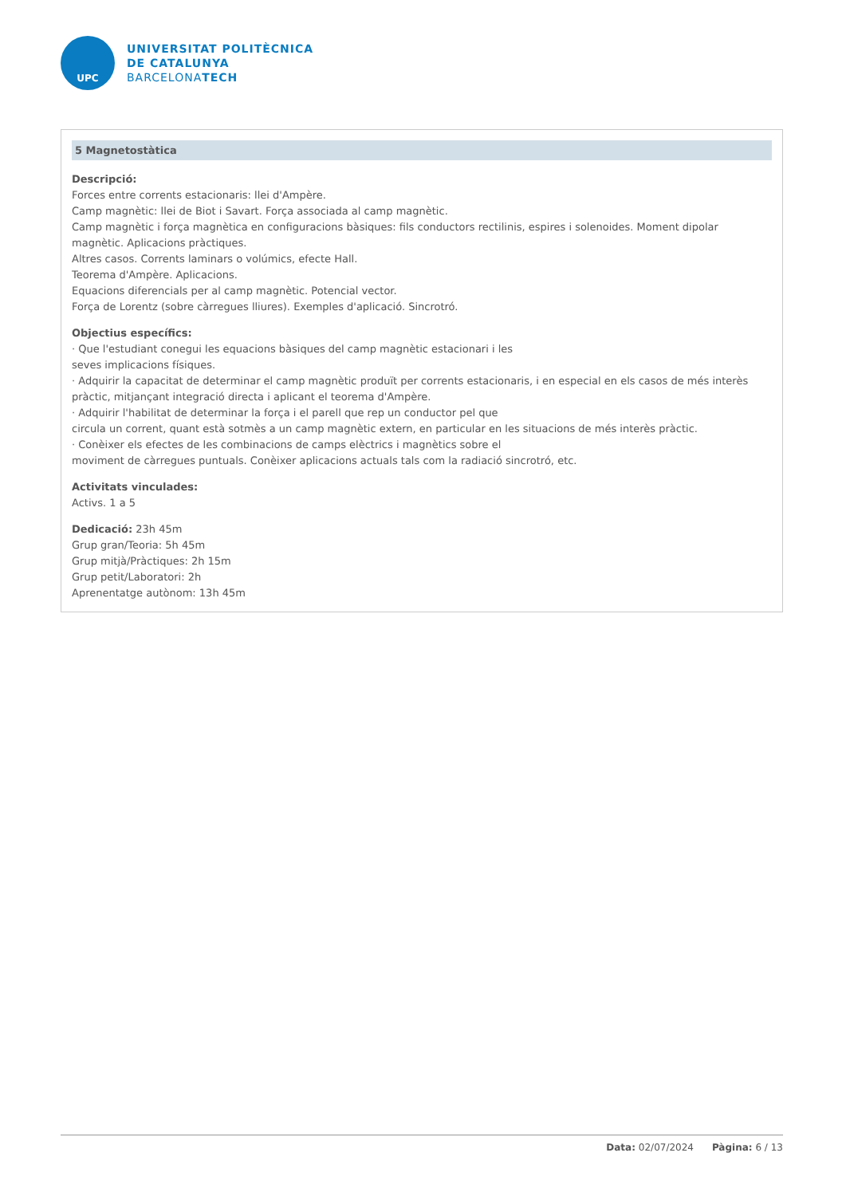UPC
UNIVERSITAT POLITÈCNICA
DE CATALUNYA
BARCELONATECH
5 Magnetostàtica
Descripció:
Forces entre corrents estacionaris: llei d'Ampère.
Camp magnètic: llei de Biot i Savart. Força associada al camp magnètic.
Camp magnètic i força magnètica en configuracions bàsiques: fils conductors rectilinis, espires i solenoides. Moment dipolar magnètic. Aplicacions pràctiques.
Altres casos. Corrents laminars o volúmics, efecte Hall.
Teorema d'Ampère. Aplicacions.
Equacions diferencials per al camp magnètic. Potencial vector.
Força de Lorentz (sobre càrregues lliures). Exemples d'aplicació. Sincrotró.
Objectius específics:
· Que l'estudiant conegui les equacions bàsiques del camp magnètic estacionari i les
seves implicacions físiques.
· Adquirir la capacitat de determinar el camp magnètic produït per corrents estacionaris, i en especial en els casos de més interès pràctic, mitjançant integració directa i aplicant el teorema d'Ampère.
· Adquirir l'habilitat de determinar la força i el parell que rep un conductor pel que
circula un corrent, quant està sotmès a un camp magnètic extern, en particular en les situacions de més interès pràctic.
· Conèixer els efectes de les combinacions de camps elèctrics i magnètics sobre el
moviment de càrregues puntuals. Conèixer aplicacions actuals tals com la radiació sincrotró, etc.
Activitats vinculades:
Activs. 1 a 5
Dedicació: 23h 45m
Grup gran/Teoria: 5h 45m
Grup mitjà/Pràctiques: 2h 15m
Grup petit/Laboratori: 2h
Aprenentatge autònom: 13h 45m
Data: 02/07/2024 Pàgina: 6 / 13